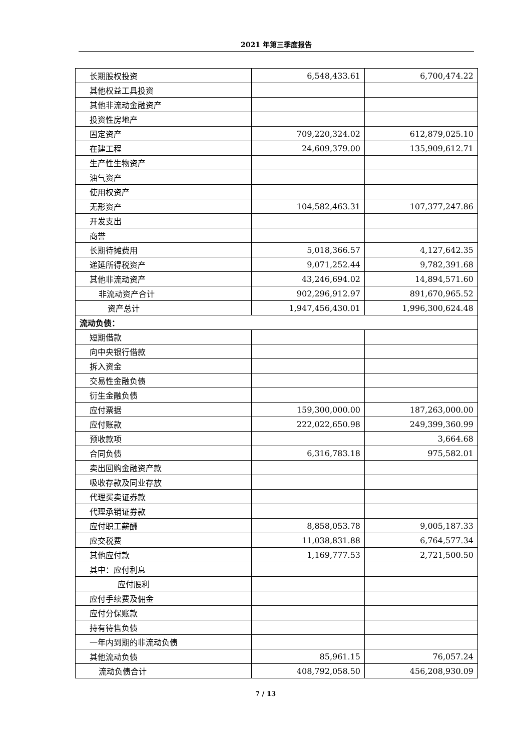2021 年第三季度报告
| 长期股权投资 | 6,548,433.61 | 6,700,474.22 |
| 其他权益工具投资 | | |
| 其他非流动金融资产 | | |
| 投资性房地产 | | |
| 固定资产 | 709,220,324.02 | 612,879,025.10 |
| 在建工程 | 24,609,379.00 | 135,909,612.71 |
| 生产性生物资产 | | |
| 油气资产 | | |
| 使用权资产 | | |
| 无形资产 | 104,582,463.31 | 107,377,247.86 |
| 开发支出 | | |
| 商誉 | | |
| 长期待摊费用 | 5,018,366.57 | 4,127,642.35 |
| 递延所得税资产 | 9,071,252.44 | 9,782,391.68 |
| 其他非流动资产 | 43,246,694.02 | 14,894,571.60 |
| 非流动资产合计 | 902,296,912.97 | 891,670,965.52 |
| 资产总计 | 1,947,456,430.01 | 1,996,300,624.48 |
| 流动负债： | | |
| 短期借款 | | |
| 向中央银行借款 | | |
| 拆入资金 | | |
| 交易性金融负债 | | |
| 衍生金融负债 | | |
| 应付票据 | 159,300,000.00 | 187,263,000.00 |
| 应付账款 | 222,022,650.98 | 249,399,360.99 |
| 预收款项 | | 3,664.68 |
| 合同负债 | 6,316,783.18 | 975,582.01 |
| 卖出回购金融资产款 | | |
| 吸收存款及同业存放 | | |
| 代理买卖证券款 | | |
| 代理承销证券款 | | |
| 应付职工薪酬 | 8,858,053.78 | 9,005,187.33 |
| 应交税费 | 11,038,831.88 | 6,764,577.34 |
| 其他应付款 | 1,169,777.53 | 2,721,500.50 |
| 其中：应付利息 | | |
| 应付股利 | | |
| 应付手续费及佣金 | | |
| 应付分保账款 | | |
| 持有待售负债 | | |
| 一年内到期的非流动负债 | | |
| 其他流动负债 | 85,961.15 | 76,057.24 |
| 流动负债合计 | 408,792,058.50 | 456,208,930.09 |
7 / 13